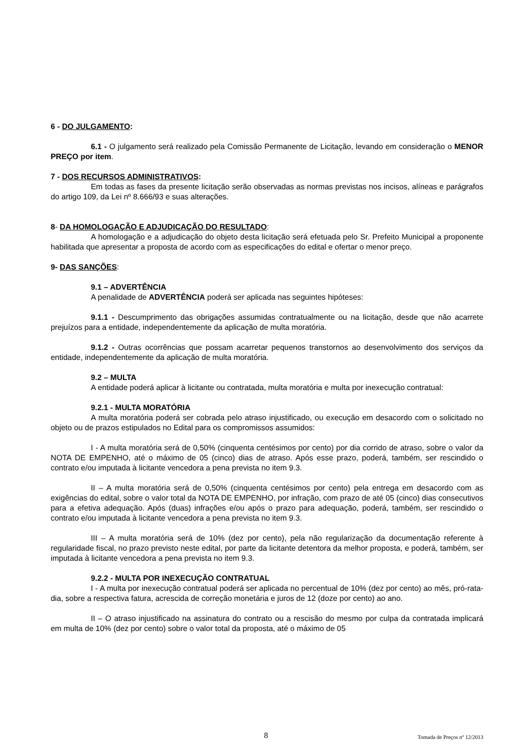6 - DO JULGAMENTO:
6.1 - O julgamento será realizado pela Comissão Permanente de Licitação, levando em consideração o MENOR PREÇO por item.
7 - DOS RECURSOS ADMINISTRATIVOS:
Em todas as fases da presente licitação serão observadas as normas previstas nos incisos, alíneas e parágrafos do artigo 109, da Lei nº 8.666/93 e suas alterações.
8- DA HOMOLOGAÇÃO E ADJUDICAÇÃO DO RESULTADO:
A homologação e a adjudicação do objeto desta licitação será efetuada pelo Sr. Prefeito Municipal a proponente habilitada que apresentar a proposta de acordo com as especificações do edital e ofertar o menor preço.
9- DAS SANÇÕES:
9.1 – ADVERTÊNCIA
A penalidade de ADVERTÊNCIA poderá ser aplicada nas seguintes hipóteses:
9.1.1 - Descumprimento das obrigações assumidas contratualmente ou na licitação, desde que não acarrete prejuízos para a entidade, independentemente da aplicação de multa moratória.
9.1.2 - Outras ocorrências que possam acarretar pequenos transtornos ao desenvolvimento dos serviços da entidade, independentemente da aplicação de multa moratória.
9.2 – MULTA
A entidade poderá aplicar à licitante ou contratada, multa moratória e multa por inexecução contratual:
9.2.1 - MULTA MORATÓRIA
A multa moratória poderá ser cobrada pelo atraso injustificado, ou execução em desacordo com o solicitado no objeto ou de prazos estipulados no Edital para os compromissos assumidos:
I - A multa moratória será de 0,50% (cinquenta centésimos por cento) por dia corrido de atraso, sobre o valor da NOTA DE EMPENHO, até o máximo de 05 (cinco) dias de atraso. Após esse prazo, poderá, também, ser rescindido o contrato e/ou imputada à licitante vencedora a pena prevista no item 9.3.
II – A multa moratória será de 0,50% (cinquenta centésimos por cento) pela entrega em desacordo com as exigências do edital, sobre o valor total da NOTA DE EMPENHO, por infração, com prazo de até 05 (cinco) dias consecutivos para a efetiva adequação. Após (duas) infrações e/ou após o prazo para adequação, poderá, também, ser rescindido o contrato e/ou imputada à licitante vencedora a pena prevista no item 9.3.
III – A multa moratória será de 10% (dez por cento), pela não regularização da documentação referente à regularidade fiscal, no prazo previsto neste edital, por parte da licitante detentora da melhor proposta, e poderá, também, ser imputada à licitante vencedora a pena prevista no item 9.3.
9.2.2 - MULTA POR INEXECUÇÃO CONTRATUAL
I - A multa por inexecução contratual poderá ser aplicada no percentual de 10% (dez por cento) ao mês, pró-rata-dia, sobre a respectiva fatura, acrescida de correção monetária e juros de 12 (doze por cento) ao ano.
II – O atraso injustificado na assinatura do contrato ou a rescisão do mesmo por culpa da contratada implicará em multa de 10% (dez por cento) sobre o valor total da proposta, até o máximo de 05
8 Tomada de Preços nº 12/2013